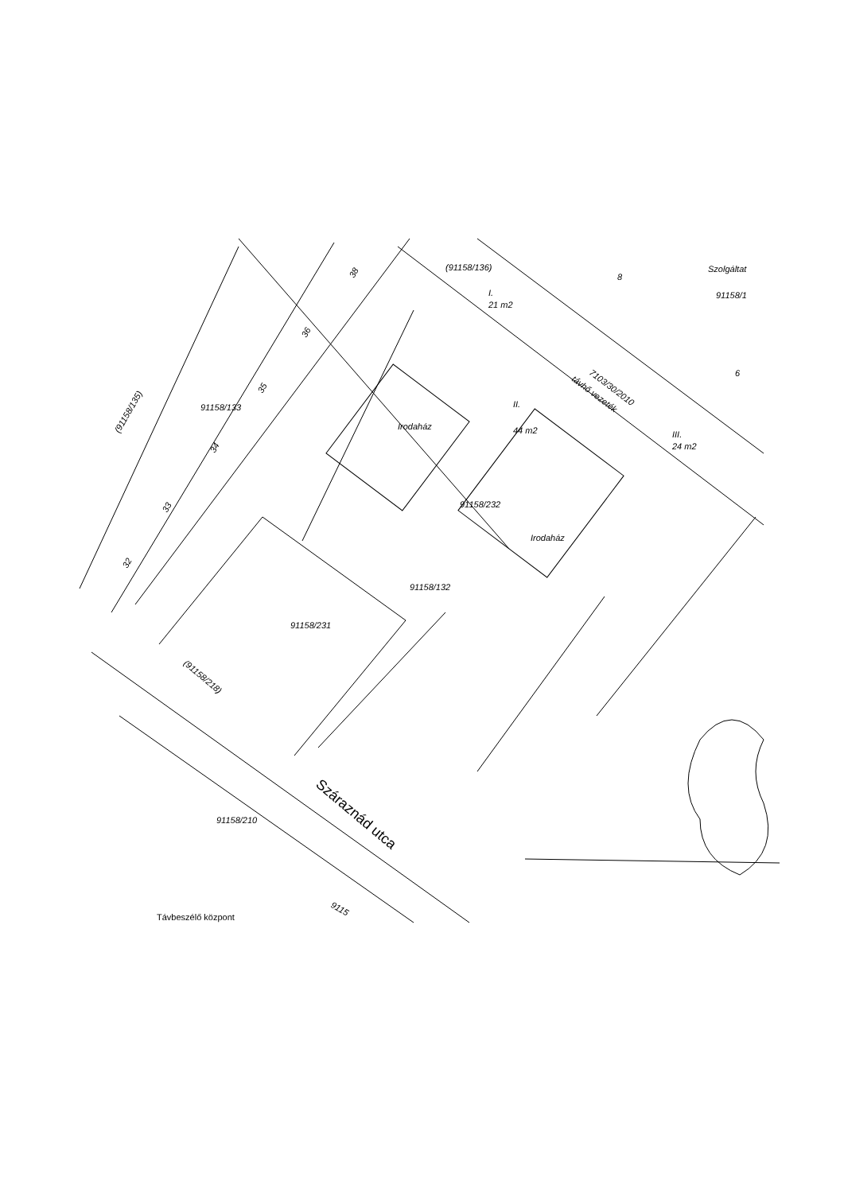(91158/136)
Szolgáltat
91158/1
8
6
I.
21 m2
II.
44 m2
III.
24 m2
7103/30/2010
távhő vezeték
Irodaház
Irodaház
91158/232
91158/132
91158/231
91158/133
(91158/135)
(91158/218)
91158/210
Száraznád utca
Távbeszélő központ
9115
38
36
35
34
33
32